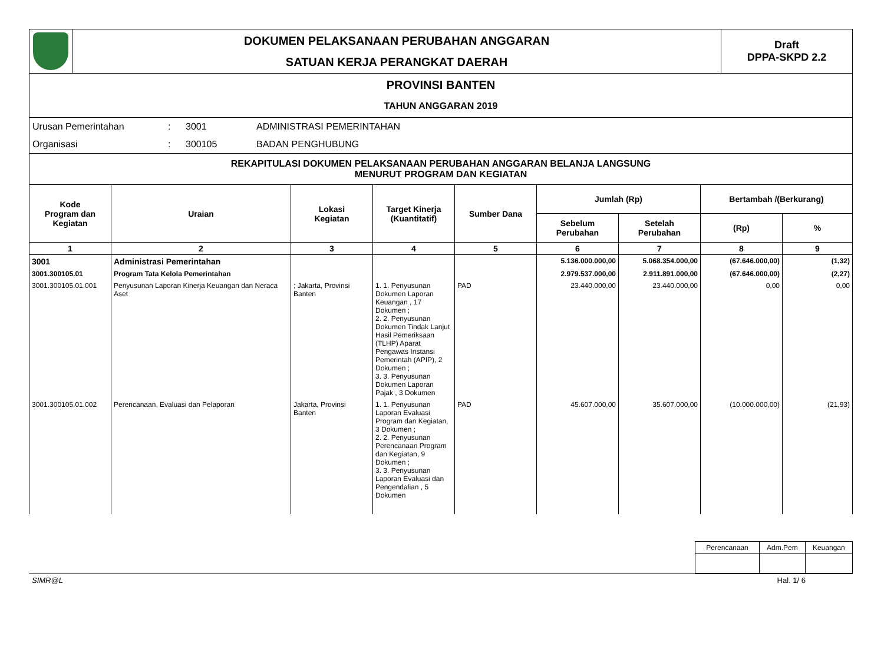| | DOKUMEN PELAKSANAAN PERUBAHAN ANGGARAN SATUAN KERJA PERANGKAT DAERAH | Draft DPPA-SKPD 2.2 |
| PROVINSI BANTEN TAHUN ANGGARAN 2019 | | |
| Urusan Pemerintahan | : | 3001 | ADMINISTRASI PEMERINTAHAN |
| Organisasi | : | 300105 | BADAN PENGHUBUNG |
REKAPITULASI DOKUMEN PELAKSANAAN PERUBAHAN ANGGARAN BELANJA LANGSUNG
MENURUT PROGRAM DAN KEGIATAN
| Kode Program dan Kegiatan | Uraian | Lokasi Kegiatan | Target Kinerja (Kuantitatif) | Sumber Dana | Jumlah (Rp) | | Bertambah /(Berkurang) | |
| --- | --- | --- | --- | --- | --- | --- | --- | --- |
| | | | | | Sebelum Perubahan | Setelah Perubahan | (Rp) | % |
| 1 | 2 | 3 | 4 | 5 | 6 | 7 | 8 | 9 |
| 3001 | Administrasi Pemerintahan | | | | 5.136.000.000,00 | 5.068.354.000,00 | (67.646.000,00) | (1,32) |
| 3001.300105.01 | Program Tata Kelola Pemerintahan | | | | 2.979.537.000,00 | 2.911.891.000,00 | (67.646.000,00) | (2,27) |
| 3001.300105.01.001 | Penyusunan Laporan Kinerja Keuangan dan Neraca Aset | ; Jakarta, Provinsi Banten | 1. 1. Penyusunan Dokumen Laporan Keuangan , 17 Dokumen ; 2. 2. Penyusunan Dokumen Tindak Lanjut Hasil Pemeriksaan (TLHP) Aparat Pengawas Instansi Pemerintah (APIP), 2 Dokumen ; 3. 3. Penyusunan Dokumen Laporan Pajak , 3 Dokumen | PAD | 23.440.000,00 | 23.440.000,00 | 0,00 | 0,00 |
| 3001.300105.01.002 | Perencanaan, Evaluasi dan Pelaporan | Jakarta, Provinsi Banten | 1. 1. Penyusunan Laporan Evaluasi Program dan Kegiatan, 3 Dokumen ; 2. 2. Penyusunan Perencanaan Program dan Kegiatan, 9 Dokumen ; 3. 3. Penyusunan Laporan Evaluasi dan Pengendalian , 5 Dokumen | PAD | 45.607.000,00 | 35.607.000,00 | (10.000.000,00) | (21,93) |
| Perencanaan | Adm.Pem | Keuangan |
SIMR@L Hal. 1/ 6